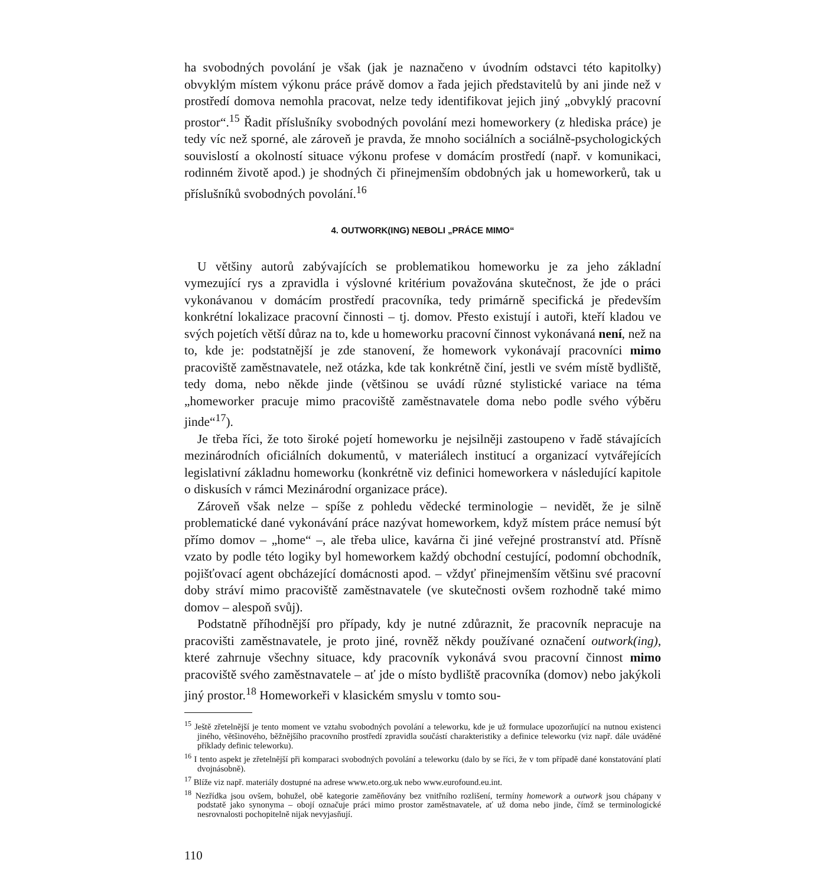ha svobodných povolání je však (jak je naznačeno v úvodním odstavci této kapitolky) obvyklým místem výkonu práce právě domov a řada jejich představitelů by ani jinde než v prostředí domova nemohla pracovat, nelze tedy identifikovat jejich jiný „obvyklý pracovní prostor“.<sup>15</sup> Řadit příslušníky svobodných povolání mezi homeworkery (z hlediska práce) je tedy víc než sporné, ale zároveň je pravda, že mnoho sociálních a sociálně-psychologických souvislostí a okolností situace výkonu profese v domácím prostředí (např. v komunikaci, rodinném životě apod.) je shodných či přinejmenším obdobných jak u homeworkerů, tak u příslušníků svobodných povolání.<sup>16</sup>
4. OUTWORK(ING) NEBOLI „PRÁCE MIMO“
U většiny autorů zabývajících se problematikou homeworku je za jeho základní vymezující rys a zpravidla i výslovné kritérium považována skutečnost, že jde o práci vykonávanou v domácím prostředí pracovníka, tedy primárně specifická je především konkrétní lokalizace pracovní činnosti – tj. domov. Přesto existují i autoři, kteří kladou ve svých pojetích větší důraz na to, kde u homeworku pracovní činnost vykonávaná není, než na to, kde je: podstatnější je zde stanovení, že homework vykonávají pracovníci mimo pracoviště zaměstnavatele, než otázka, kde tak konkrétně činí, jestli ve svém místě bydliště, tedy doma, nebo někde jinde (většinou se uvádí různé stylistické variace na téma „homeworker pracuje mimo pracoviště zaměstnavatele doma nebo podle svého výběru jinde“<sup>17</sup>).
Je třeba říci, že toto široké pojetí homeworku je nejsilněji zastoupeno v řadě stávajících mezinárodních oficiálních dokumentů, v materiálech institucí a organizací vytvářejících legislativní základnu homeworku (konkrétně viz definici homeworkera v následující kapitole o diskusích v rámci Mezinárodní organizace práce).
Zároveň však nelze – spíše z pohledu vědecké terminologie – nevidět, že je silně problematické dané vykonávání práce nazývat homeworkem, když místem práce nemusí být přímo domov – „home“ –, ale třeba ulice, kavárna či jiné veřejné prostranství atd. Přísně vzato by podle této logiky byl homeworkem každý obchodní cestující, podomní obchodník, pojišťovací agent obcházející domácnosti apod. – vždyť přinejmenším většinu své pracovní doby stráví mimo pracoviště zaměstnavatele (ve skutečnosti ovšem rozhodně také mimo domov – alespoň svůj).
Podstatně příhodnější pro případy, kdy je nutné zdůraznit, že pracovník nepracuje na pracovišti zaměstnavatele, je proto jiné, rovněž někdy používané označení outwork(ing), které zahrnuje všechny situace, kdy pracovník vykonává svou pracovní činnost mimo pracoviště svého zaměstnavatele – ať jde o místo bydliště pracovníka (domov) nebo jakýkoli jiný prostor.<sup>18</sup> Homeworkeři v klasickém smyslu v tomto sou-
<sup>15</sup> Ještě zřetelnější je tento moment ve vztahu svobodných povolání a teleworku, kde je už formulace upozorňující na nutnou existenci jiného, většinového, běžnějšího pracovního prostředí zpravidla součástí charakteristiky a definice teleworku (viz např. dále uváděné příklady definic teleworku).
<sup>16</sup> I tento aspekt je zřetelnější při komparaci svobodných povolání a teleworku (dalo by se říci, že v tom případě dané konstatování platí dvojnásobně).
<sup>17</sup> Blíže viz např. materiály dostupné na adrese www.eto.org.uk nebo www.eurofound.eu.int.
<sup>18</sup> Nezřídka jsou ovšem, bohužel, obě kategorie zaměňovány bez vnitřního rozlišení, termíny homework a outwork jsou chápany v podstatě jako synonyma – obojí označuje práci mimo prostor zaměstnavatele, ať už doma nebo jinde, čímž se terminologické nesrovnalosti pochopitelně nijak nevyjasňují.
110